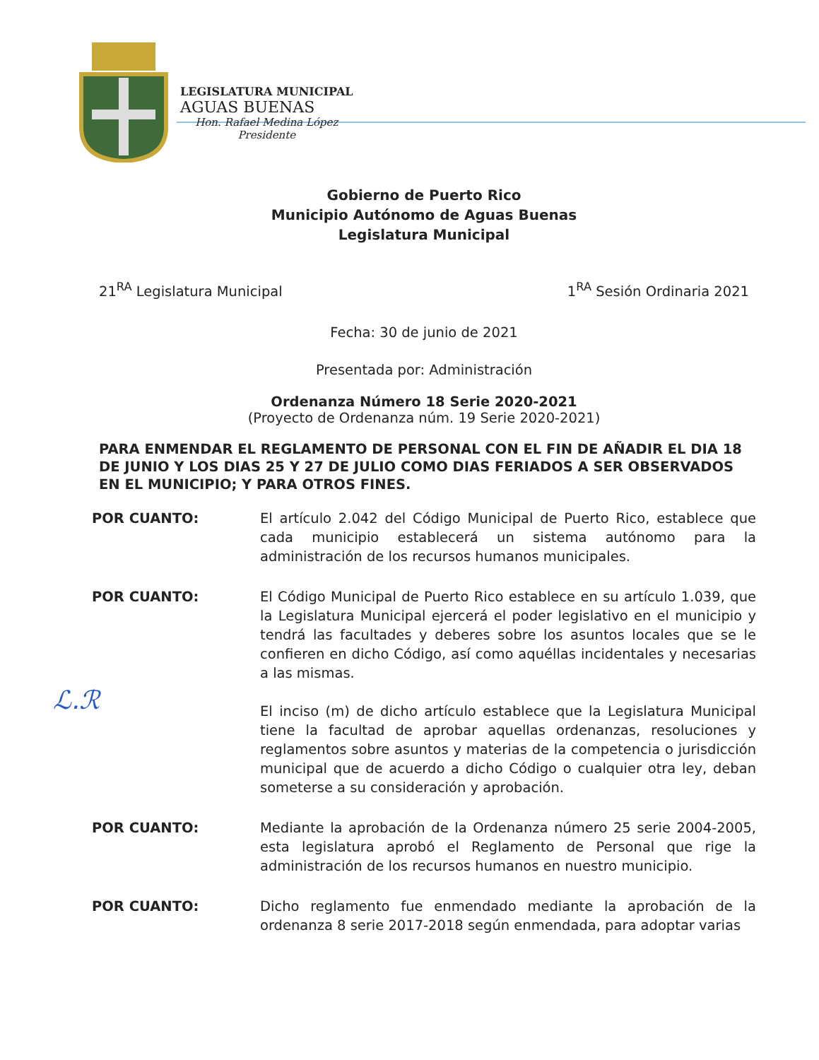LEGISLATURA MUNICIPAL
AGUAS BUENAS
Hon. Rafael Medina López
Presidente
ℒ.ℛ
Gobierno de Puerto Rico
Municipio Autónomo de Aguas Buenas
Legislatura Municipal
21<sup>RA</sup> Legislatura Municipal 1<sup>RA</sup> Sesión Ordinaria 2021
Fecha: 30 de junio de 2021
Presentada por: Administración
Ordenanza Número 18 Serie 2020-2021
(Proyecto de Ordenanza núm. 19 Serie 2020-2021)
PARA ENMENDAR EL REGLAMENTO DE PERSONAL CON EL FIN DE AÑADIR EL DIA 18 DE JUNIO Y LOS DIAS 25 Y 27 DE JULIO COMO DIAS FERIADOS A SER OBSERVADOS EN EL MUNICIPIO; Y PARA OTROS FINES.
POR CUANTO: El artículo 2.042 del Código Municipal de Puerto Rico, establece que cada municipio establecerá un sistema autónomo para la administración de los recursos humanos municipales.
POR CUANTO: El Código Municipal de Puerto Rico establece en su artículo 1.039, que la Legislatura Municipal ejercerá el poder legislativo en el municipio y tendrá las facultades y deberes sobre los asuntos locales que se le confieren en dicho Código, así como aquéllas incidentales y necesarias a las mismas.
El inciso (m) de dicho artículo establece que la Legislatura Municipal tiene la facultad de aprobar aquellas ordenanzas, resoluciones y reglamentos sobre asuntos y materias de la competencia o jurisdicción municipal que de acuerdo a dicho Código o cualquier otra ley, deban someterse a su consideración y aprobación.
POR CUANTO: Mediante la aprobación de la Ordenanza número 25 serie 2004-2005, esta legislatura aprobó el Reglamento de Personal que rige la administración de los recursos humanos en nuestro municipio.
POR CUANTO: Dicho reglamento fue enmendado mediante la aprobación de la ordenanza 8 serie 2017-2018 según enmendada, para adoptar varias